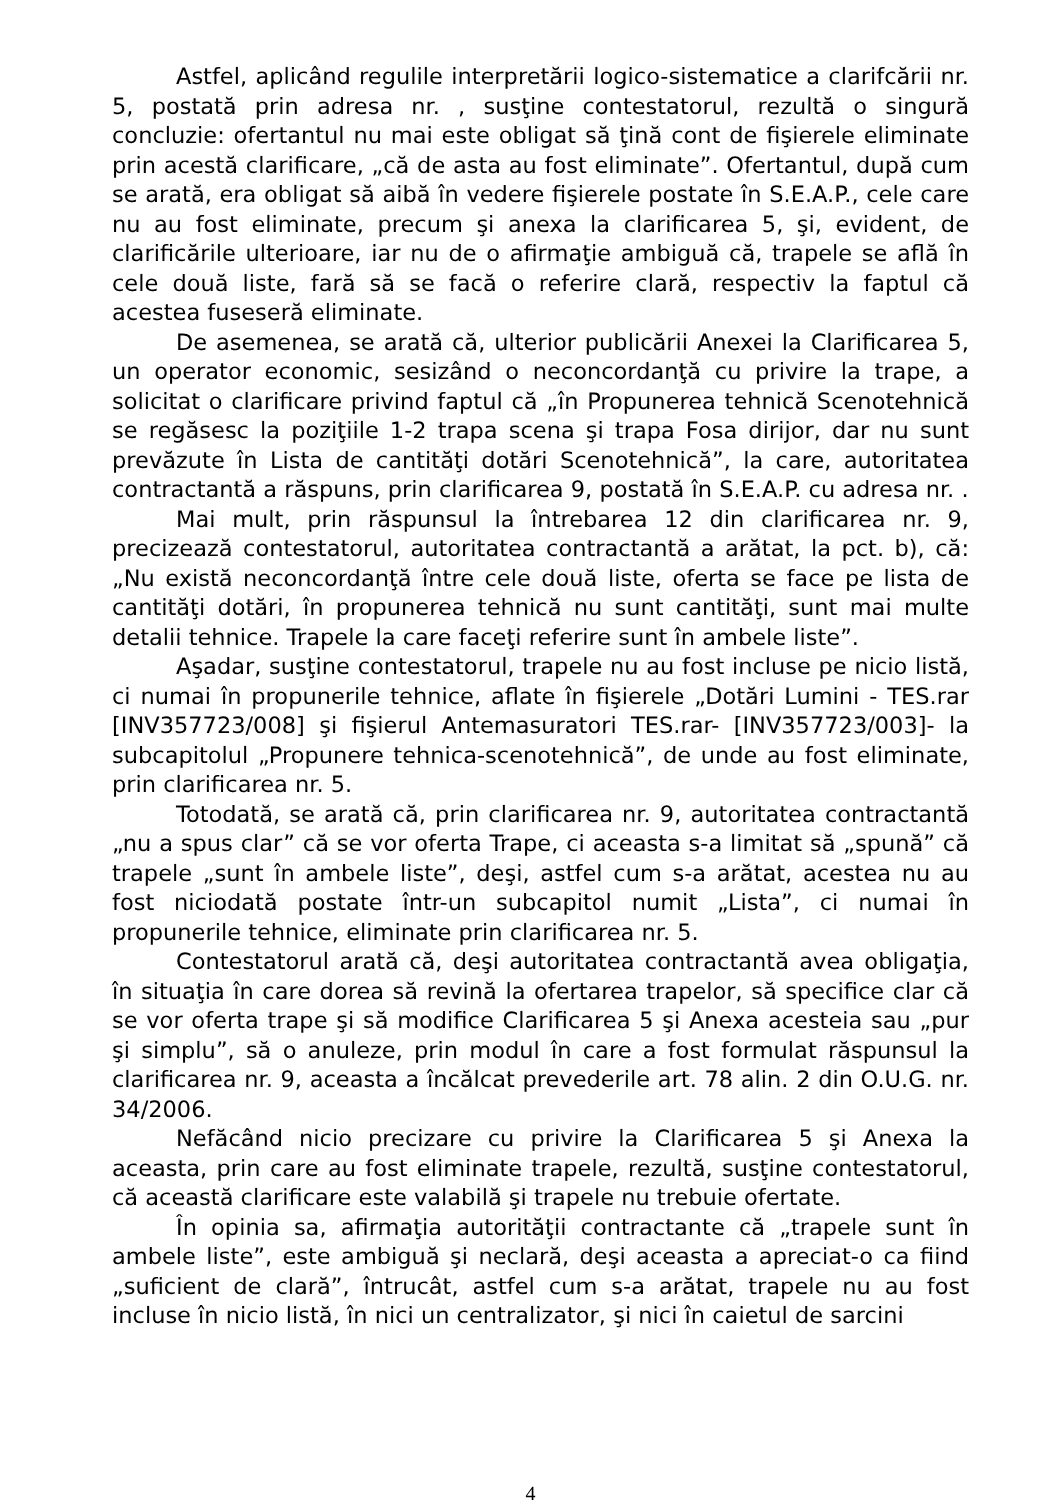Astfel, aplicând regulile interpretării logico-sistematice a clarifcării nr. 5, postată prin adresa nr. , susţine contestatorul, rezultă o singură concluzie: ofertantul nu mai este obligat să ţină cont de fişierele eliminate prin acestă clarificare, „că de asta au fost eliminate”. Ofertantul, după cum se arată, era obligat să aibă în vedere fişierele postate în S.E.A.P., cele care nu au fost eliminate, precum şi anexa la clarificarea 5, şi, evident, de clarificările ulterioare, iar nu de o afirmaţie ambiguă că, trapele se află în cele două liste, fară să se facă o referire clară, respectiv la faptul că acestea fuseseră eliminate.
De asemenea, se arată că, ulterior publicării Anexei la Clarificarea 5, un operator economic, sesizând o neconcordanţă cu privire la trape, a solicitat o clarificare privind faptul că „în Propunerea tehnică Scenotehnică se regăsesc la poziţiile 1-2 trapa scena şi trapa Fosa dirijor, dar nu sunt prevăzute în Lista de cantităţi dotări Scenotehnică”, la care, autoritatea contractantă a răspuns, prin clarificarea 9, postată în S.E.A.P. cu adresa nr. .
Mai mult, prin răspunsul la întrebarea 12 din clarificarea nr. 9, precizează contestatorul, autoritatea contractantă a arătat, la pct. b), că: „Nu există neconcordanţă între cele două liste, oferta se face pe lista de cantităţi dotări, în propunerea tehnică nu sunt cantităţi, sunt mai multe detalii tehnice. Trapele la care faceţi referire sunt în ambele liste”.
Aşadar, susţine contestatorul, trapele nu au fost incluse pe nicio listă, ci numai în propunerile tehnice, aflate în fişierele „Dotări Lumini - TES.rar [INV357723/008] şi fişierul Antemasuratori TES.rar- [INV357723/003]- la subcapitolul „Propunere tehnica-scenotehnică”, de unde au fost eliminate, prin clarificarea nr. 5.
Totodată, se arată că, prin clarificarea nr. 9, autoritatea contractantă „nu a spus clar” că se vor oferta Trape, ci aceasta s-a limitat să „spună” că trapele „sunt în ambele liste”, deşi, astfel cum s-a arătat, acestea nu au fost niciodată postate într-un subcapitol numit „Lista”, ci numai în propunerile tehnice, eliminate prin clarificarea nr. 5.
Contestatorul arată că, deşi autoritatea contractantă avea obligaţia, în situaţia în care dorea să revină la ofertarea trapelor, să specifice clar că se vor oferta trape şi să modifice Clarificarea 5 şi Anexa acesteia sau „pur şi simplu”, să o anuleze, prin modul în care a fost formulat răspunsul la clarificarea nr. 9, aceasta a încălcat prevederile art. 78 alin. 2 din O.U.G. nr. 34/2006.
Nefăcând nicio precizare cu privire la Clarificarea 5 şi Anexa la aceasta, prin care au fost eliminate trapele, rezultă, susţine contestatorul, că această clarificare este valabilă şi trapele nu trebuie ofertate.
În opinia sa, afirmaţia autorităţii contractante că „trapele sunt în ambele liste”, este ambiguă şi neclară, deşi aceasta a apreciat-o ca fiind „suficient de clară”, întrucât, astfel cum s-a arătat, trapele nu au fost incluse în nicio listă, în nici un centralizator, şi nici în caietul de sarcini
4